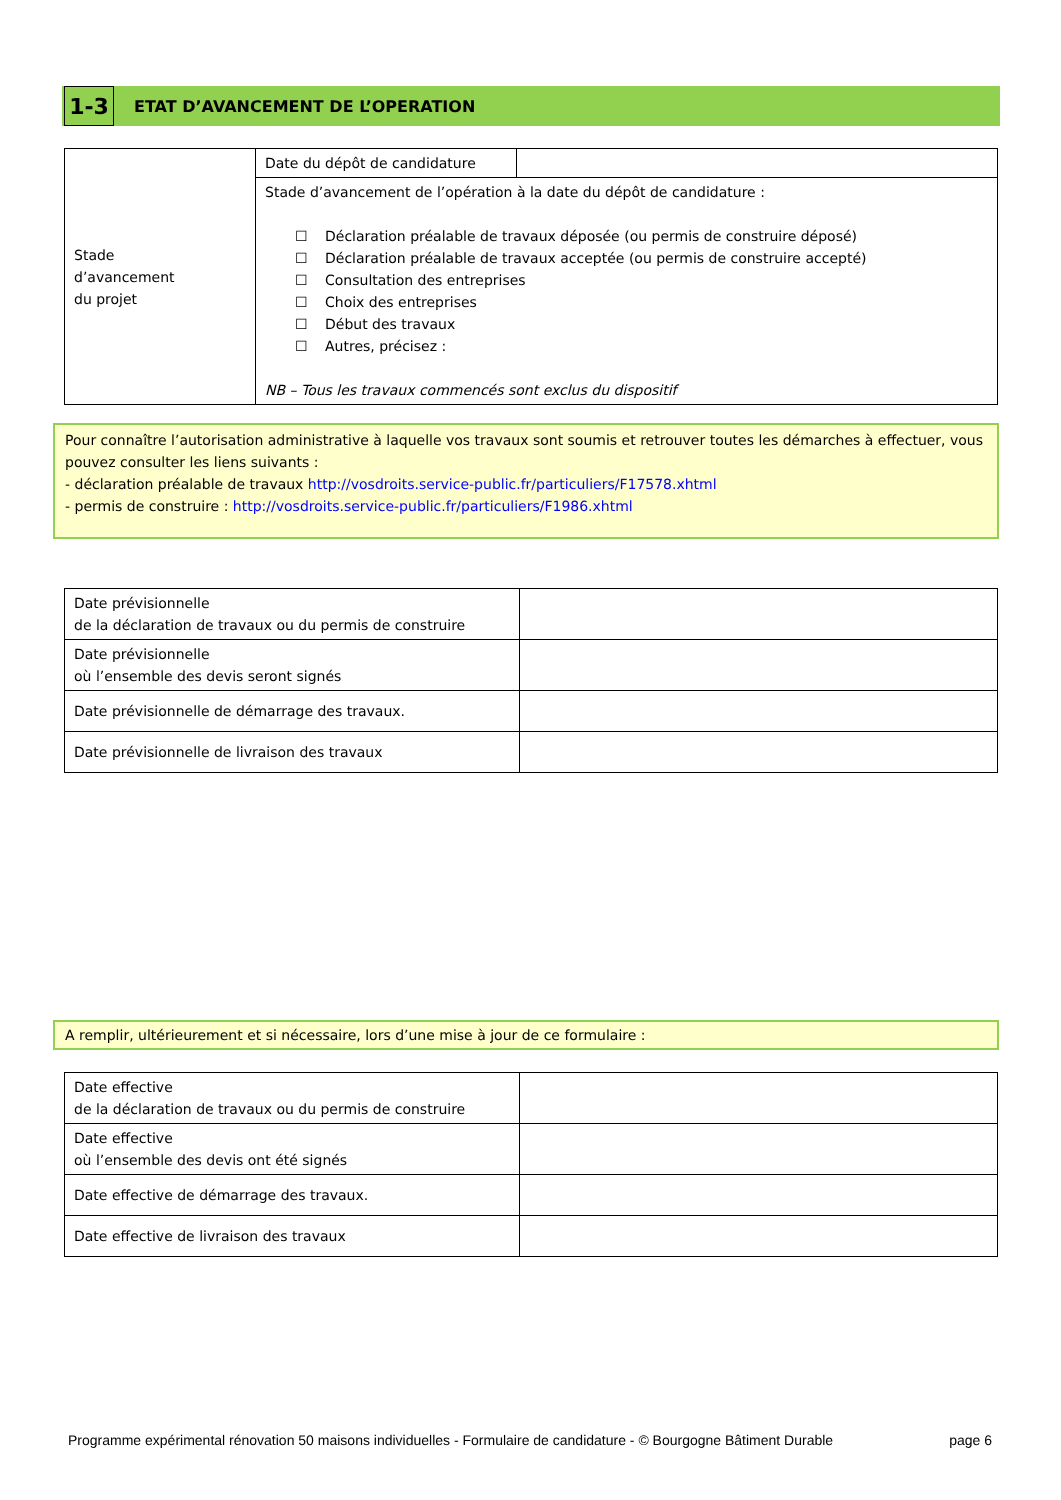1-3
ETAT D’AVANCEMENT DE L’OPERATION
| Stade d’avancement du projet | Date du dépôt de candidature | |
| | Stade d’avancement de l’opération à la date du dépôt de candidature : ☐ Déclaration préalable de travaux déposée (ou permis de construire déposé) ☐ Déclaration préalable de travaux acceptée (ou permis de construire accepté) ☐ Consultation des entreprises ☐ Choix des entreprises ☐ Début des travaux ☐ Autres, précisez : NB – Tous les travaux commencés sont exclus du dispositif | |
Pour connaître l’autorisation administrative à laquelle vos travaux sont soumis et retrouver toutes les démarches à effectuer, vous pouvez consulter les liens suivants :
- déclaration préalable de travaux http://vosdroits.service-public.fr/particuliers/F17578.xhtml
- permis de construire : http://vosdroits.service-public.fr/particuliers/F1986.xhtml
| Date prévisionnelle de la déclaration de travaux ou du permis de construire | |
| Date prévisionnelle où l’ensemble des devis seront signés | |
| Date prévisionnelle de démarrage des travaux. | |
| Date prévisionnelle de livraison des travaux | |
A remplir, ultérieurement et si nécessaire, lors d’une mise à jour de ce formulaire :
| Date effective de la déclaration de travaux ou du permis de construire | |
| Date effective où l’ensemble des devis ont été signés | |
| Date effective de démarrage des travaux. | |
| Date effective de livraison des travaux | |
Programme expérimental rénovation 50 maisons individuelles - Formulaire de candidature - © Bourgogne Bâtiment Durable page 6